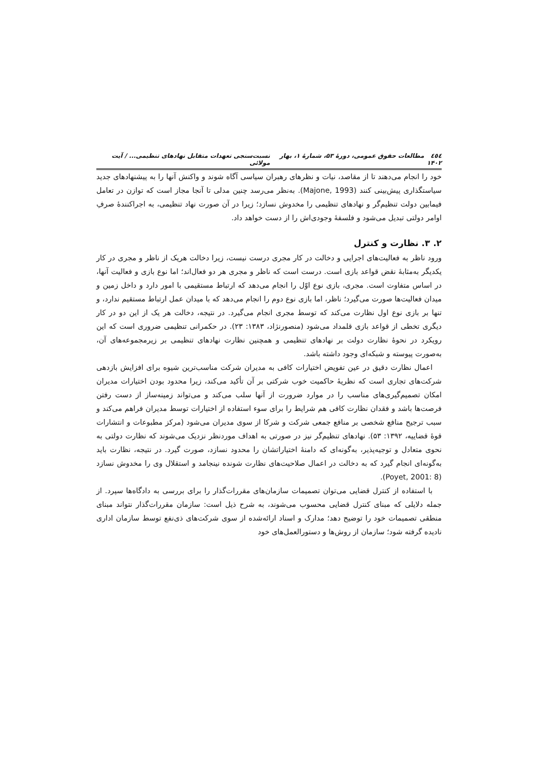٤٥٤ مطالعات حقوق عمومی، دورهٔ ۵۳، شمارهٔ ۱، بهار ۱۴۰۲ نسبت‌سنجی تعهدات متقابل نهادهای تنظیمی... / آیت مولائی
خود را انجام می‌دهند تا از مقاصد، نیات و نظرهای رهبران سیاسی آگاه شوند و واکنش آنها را به پیشنهادهای جدید سیاستگذاری پیش‌بینی کنند (Majone, 1993). به‌نظر می‌رسد چنین مدلی تا آنجا مجاز است که توازن در تعامل فیمابین دولت تنظیم‌گر و نهادهای تنظیمی را مخدوش نسازد؛ زیرا در آن صورت نهاد تنظیمی، به اجراکنندهٔ صرفِ اوامر دولتی تبدیل می‌شود و فلسفهٔ وجودی‌اش را از دست خواهد داد.
۲. ۳. نظارت و کنترل
ورود ناظر به فعالیت‌های اجرایی و دخالت در کار مجری درست نیست، زیرا دخالت هریک از ناظر و مجری در کار یکدیگر به‌مثابهٔ نقض قواعد بازی است. درست است که ناظر و مجری هر دو فعال‌اند؛ اما نوع بازی و فعالیت آنها، در اساس متفاوت است. مجری، بازی نوع اوّل را انجام می‌دهد که ارتباط مستقیمی با امور دارد و داخل زمین و میدان فعالیت‌ها صورت می‌گیرد؛ ناظر، اما بازی نوع دوم را انجام می‌دهد که با میدان عمل ارتباط مستقیم ندارد، و تنها بر بازی نوع اول نظارت می‌کند که توسط مجری انجام می‌گیرد. در نتیجه، دخالت هر یک از این دو در کار دیگری تخطی از قواعد بازی قلمداد می‌شود (منصورنژاد، ۱۳۸۳: ۲۳). در حکمرانی تنظیمی ضروری است که این رویکرد در نحوهٔ نظارت دولت بر نهادهای تنظیمی و همچنین نظارت نهادهای تنظیمی بر زیرمجموعه‌های آن، به‌صورت پیوسته و شبکه‌ای وجود داشته باشد.
اعمال نظارت دقیق در عین تفویض اختیارات کافی به مدیران شرکت مناسب‌ترین شیوه برای افزایش بازدهی شرکت‌های تجاری است که نظریهٔ حاکمیت خوب شرکتی بر آن تأکید می‌کند، زیرا محدود بودن اختیارات مدیران امکان تصمیم‌گیری‌های مناسب را در موارد ضرورت از آنها سلب می‌کند و می‌تواند زمینه‌ساز از دست رفتن فرصت‌ها باشد و فقدان نظارت کافی هم شرایط را برای سوء استفاده از اختیارات توسط مدیران فراهم می‌کند و سبب ترجیح منافع شخصی بر منافع جمعی شرکت و شرکا از سوی مدیران می‌شود (مرکز مطبوعات و انتشارات قوهٔ قضاییه، ۱۳۹۲: ۵۳). نهادهای تنظیم‌گر نیز در صورتی به اهداف موردنظر نزدیک می‌شوند که نظارت دولتی به نحوی متعادل و توجیه‌پذیر، به‌گونه‌ای که دامنهٔ اختیاراتشان را محدود نسازد، صورت گیرد. در نتیجه، نظارت باید به‌گونه‌ای انجام گیرد که به دخالت در اعمال صلاحیت‌های نظارت شونده نینجامد و استقلال وی را مخدوش نسازد (Poyet, 2001: 8).
با استفاده از کنترل قضایی می‌توان تصمیمات سازمان‌های مقررات‌گذار را برای بررسی به دادگاه‌ها سپرد. از جمله دلایلی که مبنای کنترل قضایی محسوب می‌شوند، به شرح ذیل است: سازمان مقررات‌گذار نتواند مبنای منطقی تصمیمات خود را توضیح دهد؛ مدارک و اسناد ارائه‌شده از سوی شرکت‌های ذی‌نفع توسط سازمان اداری نادیده گرفته شود؛ سازمان از روش‌ها و دستورالعمل‌های خود